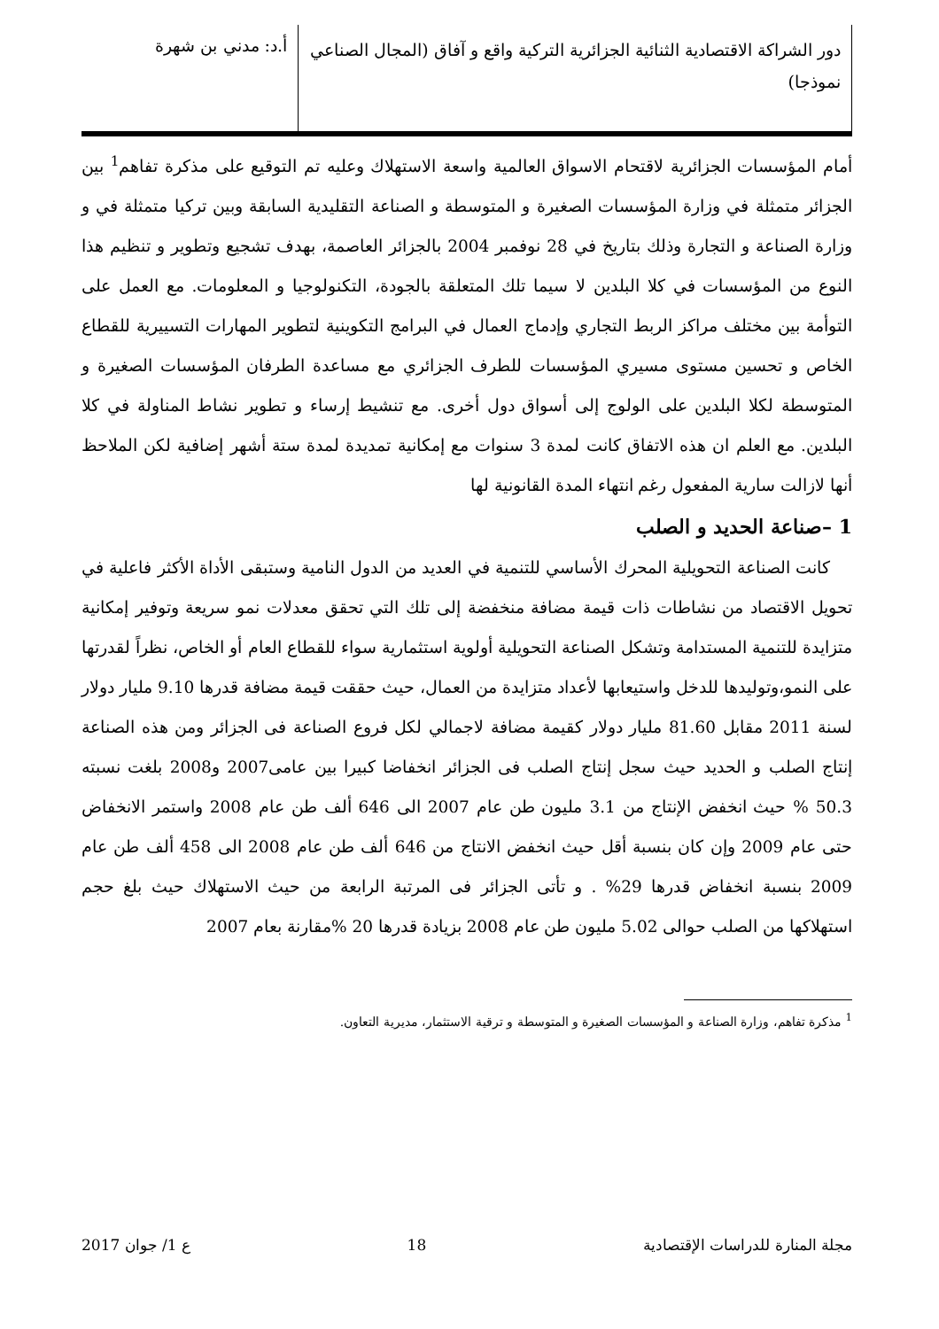دور الشراكة الاقتصادية الثنائية الجزائرية التركية واقع و آفاق (المجال الصناعي نموذجا)
أ.د: مدني بن شهرة
أمام المؤسسات الجزائرية لاقتحام الاسواق العالمية واسعة الاستهلاك وعليه تم التوقيع على مذكرة تفاهم<sup>1</sup> بين الجزائر متمثلة في وزارة المؤسسات الصغيرة و المتوسطة و الصناعة التقليدية السابقة وبين تركيا متمثلة في و وزارة الصناعة و التجارة وذلك بتاريخ في 28 نوفمبر 2004 بالجزائر العاصمة، بهدف تشجيع وتطوير و تنظيم هذا النوع من المؤسسات في كلا البلدين لا سيما تلك المتعلقة بالجودة، التكنولوجيا و المعلومات. مع العمل على التوأمة بين مختلف مراكز الربط التجاري وإدماج العمال في البرامج التكوينية لتطوير المهارات التسييرية للقطاع الخاص و تحسين مستوى مسيري المؤسسات للطرف الجزائري مع مساعدة الطرفان المؤسسات الصغيرة و المتوسطة لكلا البلدين على الولوج إلى أسواق دول أخرى. مع تنشيط إرساء و تطوير نشاط المناولة في كلا البلدين. مع العلم ان هذه الاتفاق كانت لمدة 3 سنوات مع إمكانية تمديدة لمدة ستة أشهر إضافية لكن الملاحظ أنها لازالت سارية المفعول رغم انتهاء المدة القانونية لها
1 –صناعة الحديد و الصلب
كانت الصناعة التحويلية المحرك الأساسي للتنمية في العديد من الدول النامية وستبقى الأداة الأكثر فاعلية في تحويل الاقتصاد من نشاطات ذات قيمة مضافة منخفضة إلى تلك التي تحقق معدلات نمو سريعة وتوفير إمكانية متزايدة للتنمية المستدامة وتشكل الصناعة التحويلية أولوية استثمارية سواء للقطاع العام أو الخاص، نظراً لقدرتها على النمو،وتوليدها للدخل واستيعابها لأعداد متزايدة من العمال، حيث حققت قيمة مضافة قدرها 9.10 مليار دولار لسنة 2011 مقابل 81.60 مليار دولار كقيمة مضافة لاجمالي لكل فروع الصناعة فى الجزائر ومن هذه الصناعة إنتاج الصلب و الحديد حيث سجل إنتاج الصلب فى الجزائر انخفاضا كبيرا بين عامى2007 و2008 بلغت نسبته 50.3 % حيث انخفض الإنتاج من 3.1 مليون طن عام 2007 الى 646 ألف طن عام 2008 واستمر الانخفاض حتى عام 2009 وإن كان بنسبة أقل حيث انخفض الانتاج من 646 ألف طن عام 2008 الى 458 ألف طن عام 2009 بنسبة انخفاض قدرها 29% . و تأتى الجزائر فى المرتبة الرابعة من حيث الاستهلاك حيث بلغ حجم استهلاكها من الصلب حوالى 5.02 مليون طن عام 2008 بزيادة قدرها 20 %مقارنة بعام 2007
<sup>1</sup> مذكرة تفاهم، وزارة الصناعة و المؤسسات الصغيرة و المتوسطة و ترقية الاستثمار، مديرية التعاون.
مجلة المنارة للدراسات الإقتصادية 18 ع 1/ جوان 2017